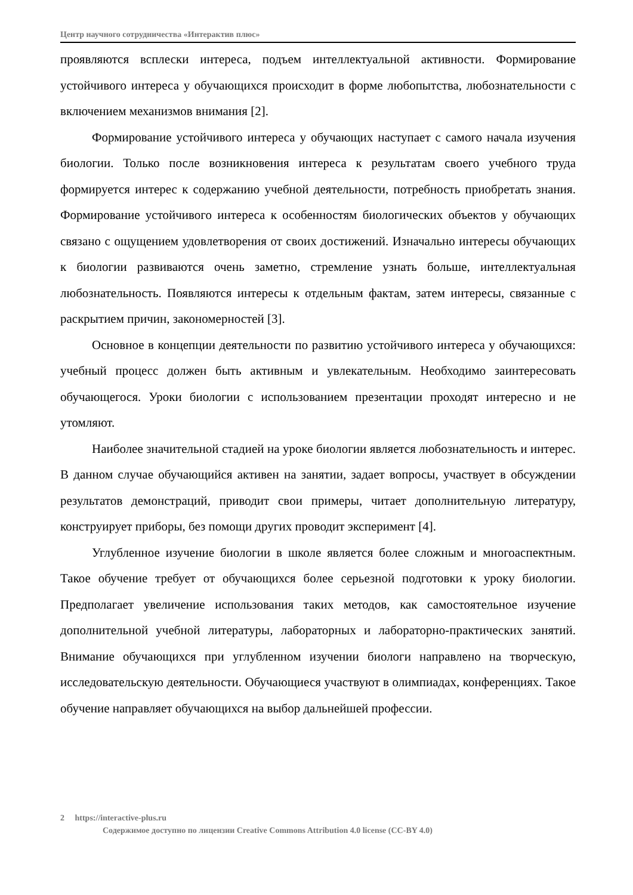Центр научного сотрудничества «Интерактив плюс»
проявляются всплески интереса, подъем интеллектуальной активности. Формирование устойчивого интереса у обучающихся происходит в форме любопытства, любознательности с включением механизмов внимания [2].
Формирование устойчивого интереса у обучающих наступает с самого начала изучения биологии. Только после возникновения интереса к результатам своего учебного труда формируется интерес к содержанию учебной деятельности, потребность приобретать знания. Формирование устойчивого интереса к особенностям биологических объектов у обучающих связано с ощущением удовлетворения от своих достижений. Изначально интересы обучающих к биологии развиваются очень заметно, стремление узнать больше, интеллектуальная любознательность. Появляются интересы к отдельным фактам, затем интересы, связанные с раскрытием причин, закономерностей [3].
Основное в концепции деятельности по развитию устойчивого интереса у обучающихся: учебный процесс должен быть активным и увлекательным. Необходимо заинтересовать обучающегося. Уроки биологии с использованием презентации проходят интересно и не утомляют.
Наиболее значительной стадией на уроке биологии является любознательность и интерес. В данном случае обучающийся активен на занятии, задает вопросы, участвует в обсуждении результатов демонстраций, приводит свои примеры, читает дополнительную литературу, конструирует приборы, без помощи других проводит эксперимент [4].
Углубленное изучение биологии в школе является более сложным и многоаспектным. Такое обучение требует от обучающихся более серьезной подготовки к уроку биологии. Предполагает увеличение использования таких методов, как самостоятельное изучение дополнительной учебной литературы, лабораторных и лабораторно-практических занятий. Внимание обучающихся при углубленном изучении биологи направлено на творческую, исследовательскую деятельности. Обучающиеся участвуют в олимпиадах, конференциях. Такое обучение направляет обучающихся на выбор дальнейшей профессии.
2 https://interactive-plus.ru
Содержимое доступно по лицензии Creative Commons Attribution 4.0 license (CC-BY 4.0)